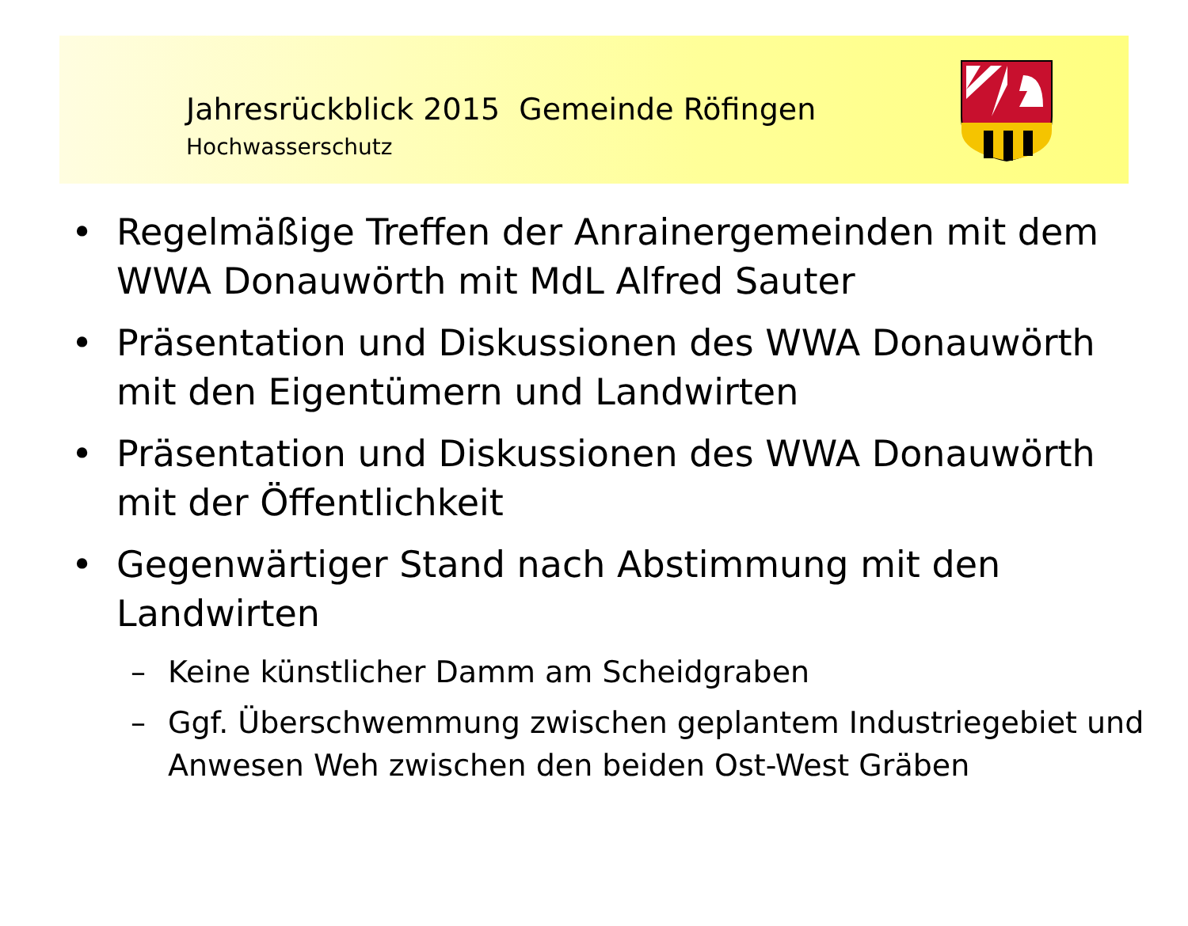Jahresrückblick 2015 Gemeinde Röfingen
Hochwasserschutz
• Regelmäßige Treffen der Anrainergemeinden mit dem WWA Donauwörth mit MdL Alfred Sauter
• Präsentation und Diskussionen des WWA Donauwörth mit den Eigentümern und Landwirten
• Präsentation und Diskussionen des WWA Donauwörth mit der Öffentlichkeit
• Gegenwärtiger Stand nach Abstimmung mit den Landwirten
– Keine künstlicher Damm am Scheidgraben
– Ggf. Überschwemmung zwischen geplantem Industriegebiet und Anwesen Weh zwischen den beiden Ost-West Gräben